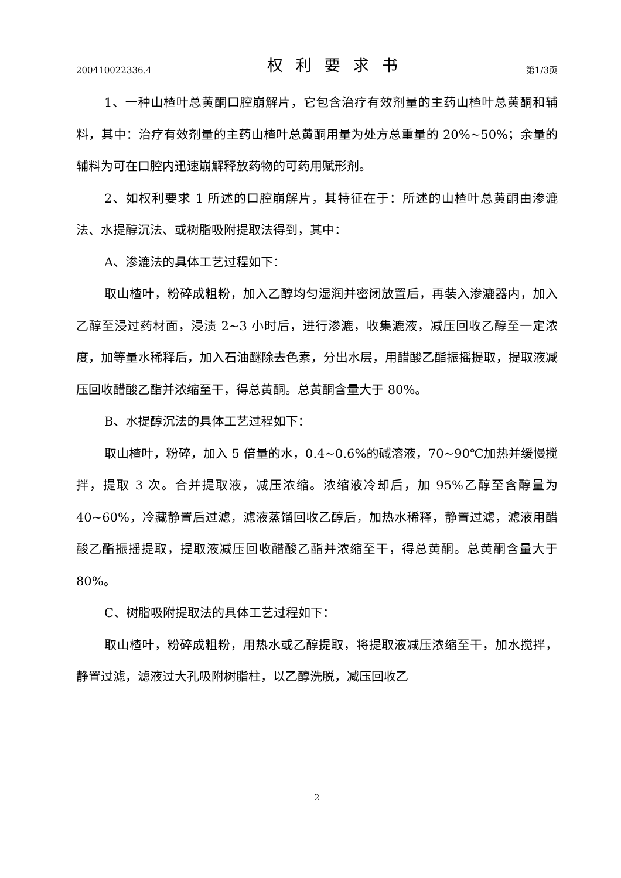200410022336.4 权利要求书 第1/3页
1、一种山楂叶总黄酮口腔崩解片，它包含治疗有效剂量的主药山楂叶总黄酮和辅料，其中：治疗有效剂量的主药山楂叶总黄酮用量为处方总重量的 20%~50%；余量的辅料为可在口腔内迅速崩解释放药物的可药用赋形剂。
2、如权利要求 1 所述的口腔崩解片，其特征在于：所述的山楂叶总黄酮由渗漉法、水提醇沉法、或树脂吸附提取法得到，其中：
A、渗漉法的具体工艺过程如下：
取山楂叶，粉碎成粗粉，加入乙醇均匀湿润并密闭放置后，再装入渗漉器内，加入乙醇至浸过药材面，浸渍 2~3 小时后，进行渗漉，收集漉液，减压回收乙醇至一定浓度，加等量水稀释后，加入石油醚除去色素，分出水层，用醋酸乙酯振摇提取，提取液减压回收醋酸乙酯并浓缩至干，得总黄酮。总黄酮含量大于 80%。
B、水提醇沉法的具体工艺过程如下：
取山楂叶，粉碎，加入 5 倍量的水，0.4~0.6%的碱溶液，70~90℃加热并缓慢搅拌，提取 3 次。合并提取液，减压浓缩。浓缩液冷却后，加 95%乙醇至含醇量为 40~60%，冷藏静置后过滤，滤液蒸馏回收乙醇后，加热水稀释，静置过滤，滤液用醋酸乙酯振摇提取，提取液减压回收醋酸乙酯并浓缩至干，得总黄酮。总黄酮含量大于 80%。
C、树脂吸附提取法的具体工艺过程如下：
取山楂叶，粉碎成粗粉，用热水或乙醇提取，将提取液减压浓缩至干，加水搅拌，静置过滤，滤液过大孔吸附树脂柱，以乙醇洗脱，减压回收乙
2